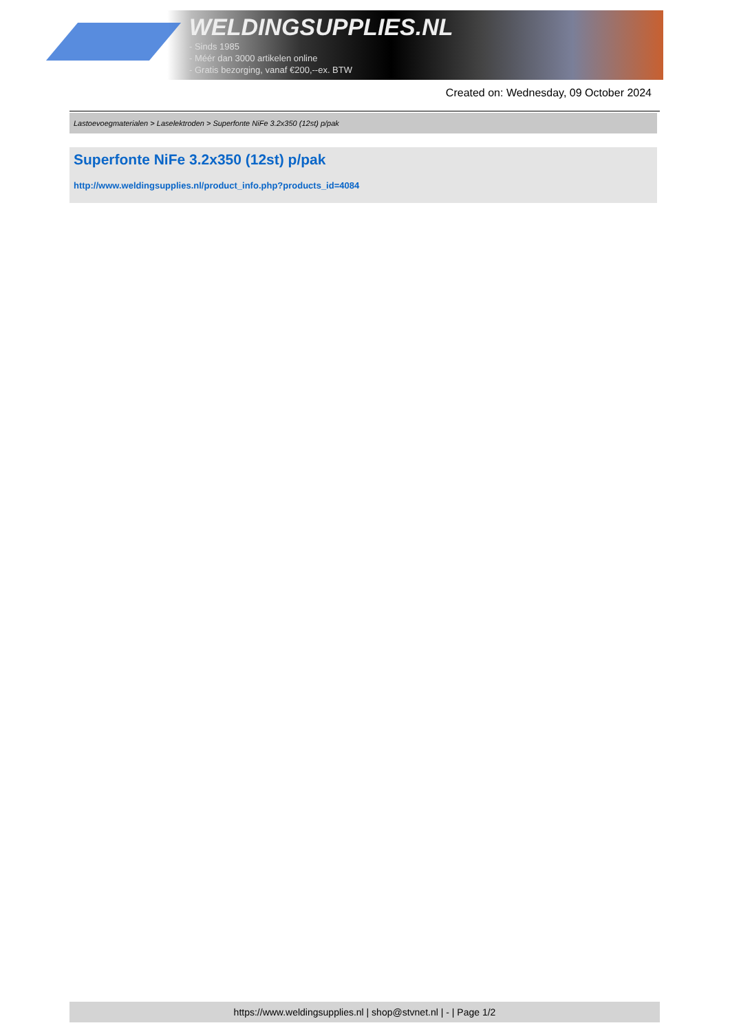WELDINGSUPPLIES.NL
- Sinds 1985
- Méér dan 3000 artikelen online
- Gratis bezorging, vanaf €200,--ex. BTW
Created on: Wednesday, 09 October 2024
Lastoevoegmaterialen > Laselektroden > Superfonte NiFe 3.2x350 (12st) p/pak
Superfonte NiFe 3.2x350 (12st) p/pak
http://www.weldingsupplies.nl/product_info.php?products_id=4084
https://www.weldingsupplies.nl | shop@stvnet.nl | - | Page 1/2